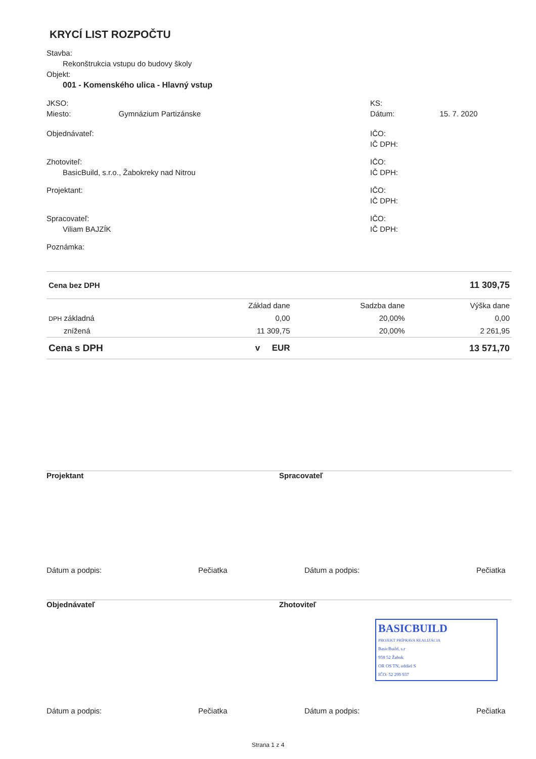KRYCÍ LIST ROZPOČTU
Stavba:
Rekonštrukcia vstupu do budovy školy
Objekt:
001 - Komenského ulica - Hlavný vstup
JKSO:
Miesto: Gymnázium Partizánske
KS:
Dátum: 15. 7. 2020
Objednávateľ: IČO:
IČ DPH:
Zhotoviteľ:
BasicBuild, s.r.o., Žabokreky nad Nitrou
IČO:
IČ DPH:
Projektant: IČO:
IČ DPH:
Spracovateľ:
Viliam BAJZÍK
IČO:
IČ DPH:
Poznámka:
| Cena bez DPH | | | 11 309,75 |
| | Základ dane | Sadzba dane | Výška dane |
| DPH základná | 0,00 | 20,00% | 0,00 |
| znížená | 11 309,75 | 20,00% | 2 261,95 |
| Cena s DPH | v EUR | | 13 571,70 |
Projektant Spracovateľ
Dátum a podpis: Pečiatka Dátum a podpis: Pečiatka
Objednávateľ Zhotoviteľ
BASICBUILD
PROJEKT PRÍPRAVA REALIZÁCIA
BasicBuild, s.r
958 52 Žabok
OR OS TN, oddiel S
IČO: 52 299 937
Dátum a podpis: Pečiatka Dátum a podpis: Pečiatka
Strana 1 z 4